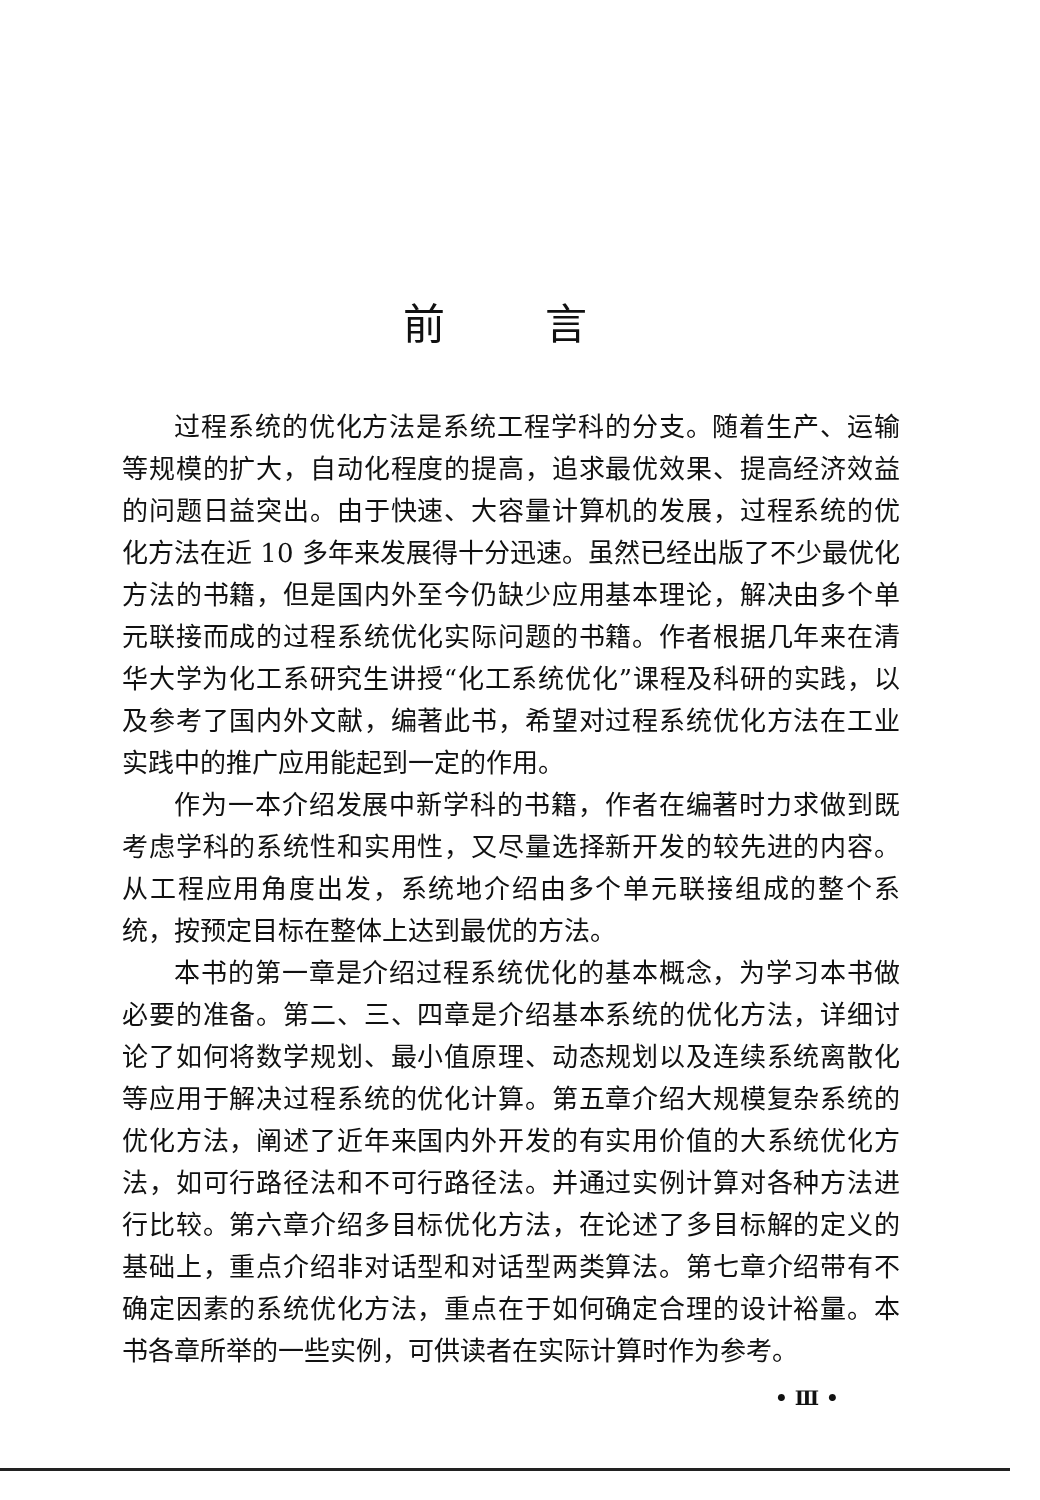前言
过程系统的优化方法是系统工程学科的分支。随着生产、运输等规模的扩大，自动化程度的提高，追求最优效果、提高经济效益的问题日益突出。由于快速、大容量计算机的发展，过程系统的优化方法在近 10 多年来发展得十分迅速。虽然已经出版了不少最优化方法的书籍，但是国内外至今仍缺少应用基本理论，解决由多个单元联接而成的过程系统优化实际问题的书籍。作者根据几年来在清华大学为化工系研究生讲授“化工系统优化”课程及科研的实践，以及参考了国内外文献，编著此书，希望对过程系统优化方法在工业实践中的推广应用能起到一定的作用。
作为一本介绍发展中新学科的书籍，作者在编著时力求做到既考虑学科的系统性和实用性，又尽量选择新开发的较先进的内容。从工程应用角度出发，系统地介绍由多个单元联接组成的整个系统，按预定目标在整体上达到最优的方法。
本书的第一章是介绍过程系统优化的基本概念，为学习本书做必要的准备。第二、三、四章是介绍基本系统的优化方法，详细讨论了如何将数学规划、最小值原理、动态规划以及连续系统离散化等应用于解决过程系统的优化计算。第五章介绍大规模复杂系统的优化方法，阐述了近年来国内外开发的有实用价值的大系统优化方法，如可行路径法和不可行路径法。并通过实例计算对各种方法进行比较。第六章介绍多目标优化方法，在论述了多目标解的定义的基础上，重点介绍非对话型和对话型两类算法。第七章介绍带有不确定因素的系统优化方法，重点在于如何确定合理的设计裕量。本书各章所举的一些实例，可供读者在实际计算时作为参考。
• Ⅲ •